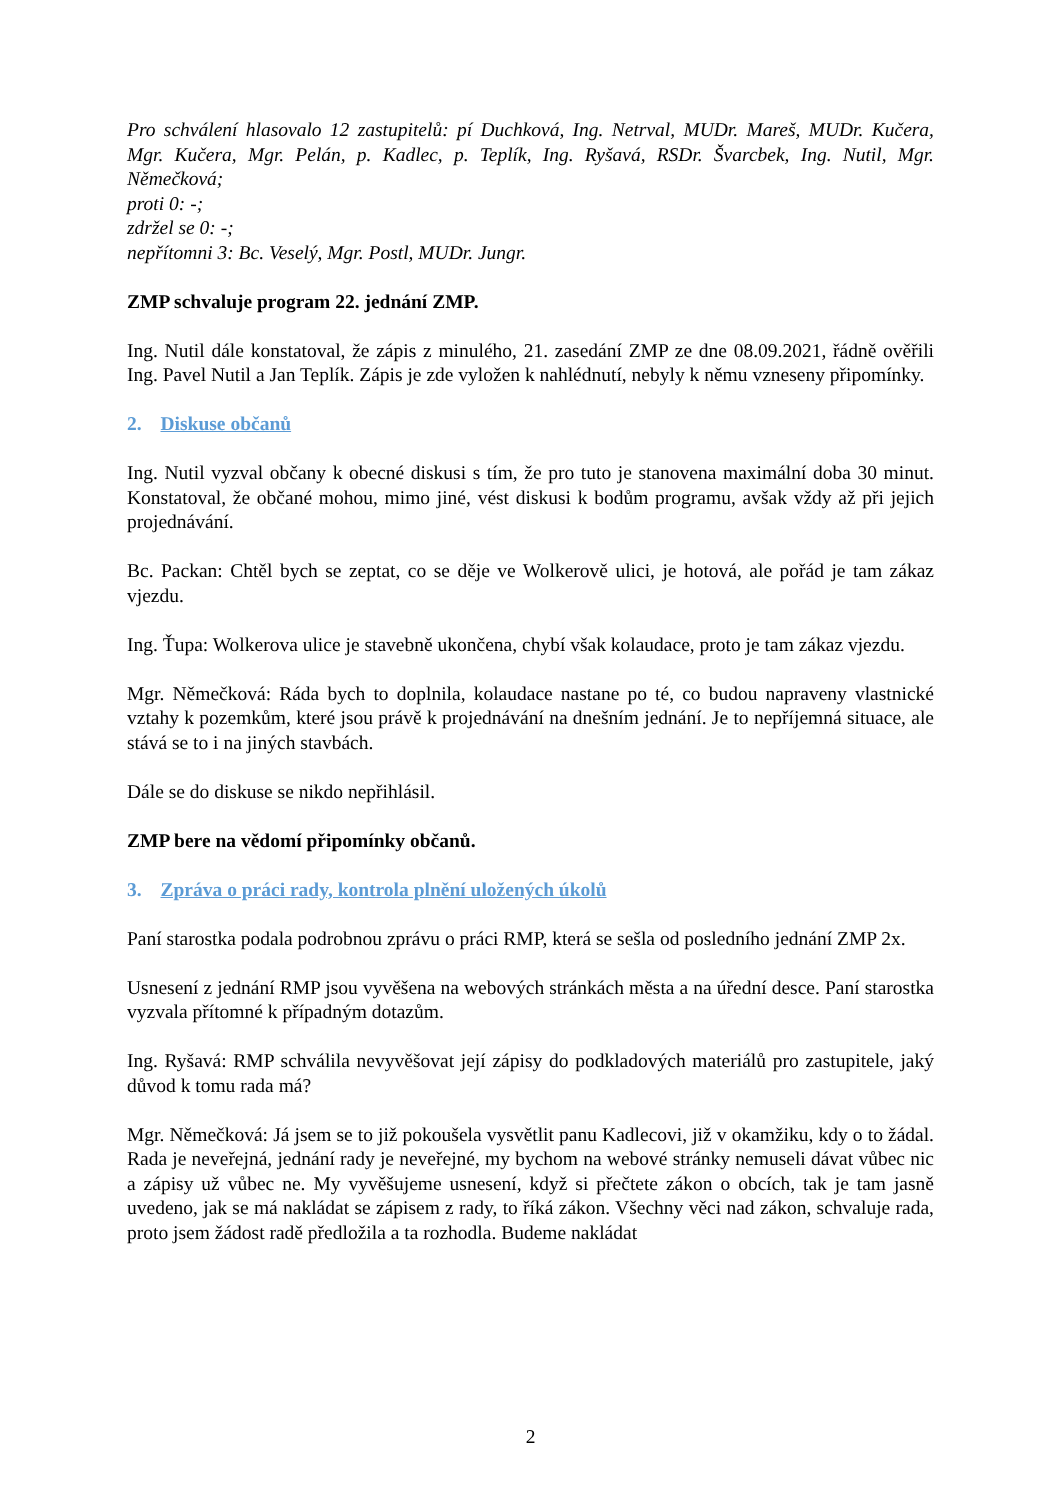Pro schválení hlasovalo 12 zastupitelů: pí Duchková, Ing. Netrval, MUDr. Mareš, MUDr. Kučera, Mgr. Kučera, Mgr. Pelán, p. Kadlec, p. Teplík, Ing. Ryšavá, RSDr. Švarcbek, Ing. Nutil, Mgr. Němečková;
proti 0: -;
zdržel se 0: -;
nepřítomni 3: Bc. Veselý, Mgr. Postl, MUDr. Jungr.
ZMP schvaluje program 22. jednání ZMP.
Ing. Nutil dále konstatoval, že zápis z minulého, 21. zasedání ZMP ze dne 08.09.2021, řádně ověřili Ing. Pavel Nutil a Jan Teplík. Zápis je zde vyložen k nahlédnutí, nebyly k němu vzneseny připomínky.
2. Diskuse občanů
Ing. Nutil vyzval občany k obecné diskusi s tím, že pro tuto je stanovena maximální doba 30 minut. Konstatoval, že občané mohou, mimo jiné, vést diskusi k bodům programu, avšak vždy až při jejich projednávání.
Bc. Packan: Chtěl bych se zeptat, co se děje ve Wolkerově ulici, je hotová, ale pořád je tam zákaz vjezdu.
Ing. Ťupa: Wolkerova ulice je stavebně ukončena, chybí však kolaudace, proto je tam zákaz vjezdu.
Mgr. Němečková: Ráda bych to doplnila, kolaudace nastane po té, co budou napraveny vlastnické vztahy k pozemkům, které jsou právě k projednávání na dnešním jednání. Je to nepříjemná situace, ale stává se to i na jiných stavbách.
Dále se do diskuse se nikdo nepřihlásil.
ZMP bere na vědomí připomínky občanů.
3. Zpráva o práci rady, kontrola plnění uložených úkolů
Paní starostka podala podrobnou zprávu o práci RMP, která se sešla od posledního jednání ZMP 2x.
Usnesení z jednání RMP jsou vyvěšena na webových stránkách města a na úřední desce. Paní starostka vyzvala přítomné k případným dotazům.
Ing. Ryšavá: RMP schválila nevyvěšovat její zápisy do podkladových materiálů pro zastupitele, jaký důvod k tomu rada má?
Mgr. Němečková: Já jsem se to již pokoušela vysvětlit panu Kadlecovi, již v okamžiku, kdy o to žádal. Rada je neveřejná, jednání rady je neveřejné, my bychom na webové stránky nemuseli dávat vůbec nic a zápisy už vůbec ne. My vyvěšujeme usnesení, když si přečtete zákon o obcích, tak je tam jasně uvedeno, jak se má nakládat se zápisem z rady, to říká zákon. Všechny věci nad zákon, schvaluje rada, proto jsem žádost radě předložila a ta rozhodla. Budeme nakládat
2